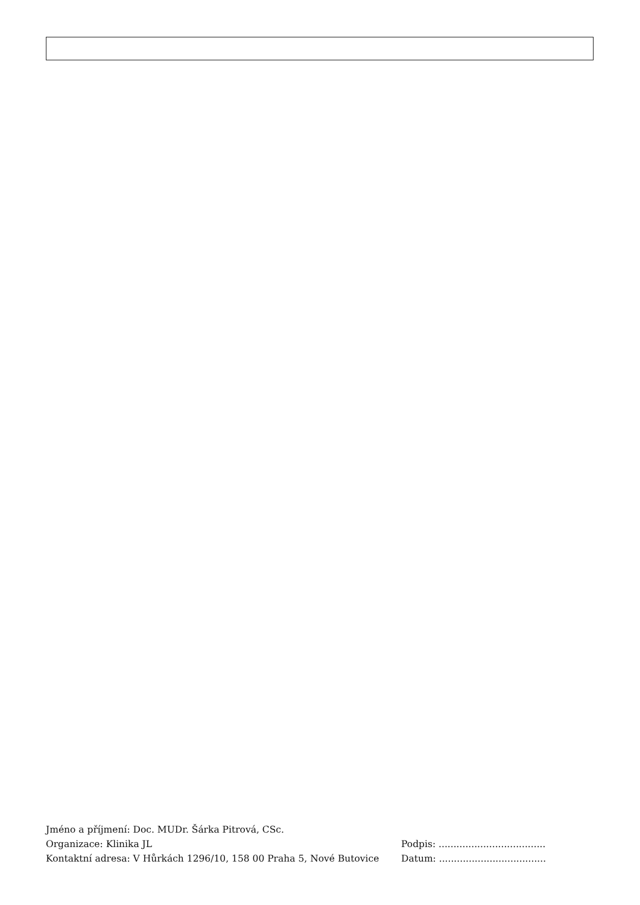Jméno a příjmení: Doc. MUDr. Šárka Pitrová, CSc.
Organizace: Klinika JL Podpis: ....................................
Kontaktní adresa: V Hůrkách 1296/10, 158 00 Praha 5, Nové Butovice Datum: ....................................